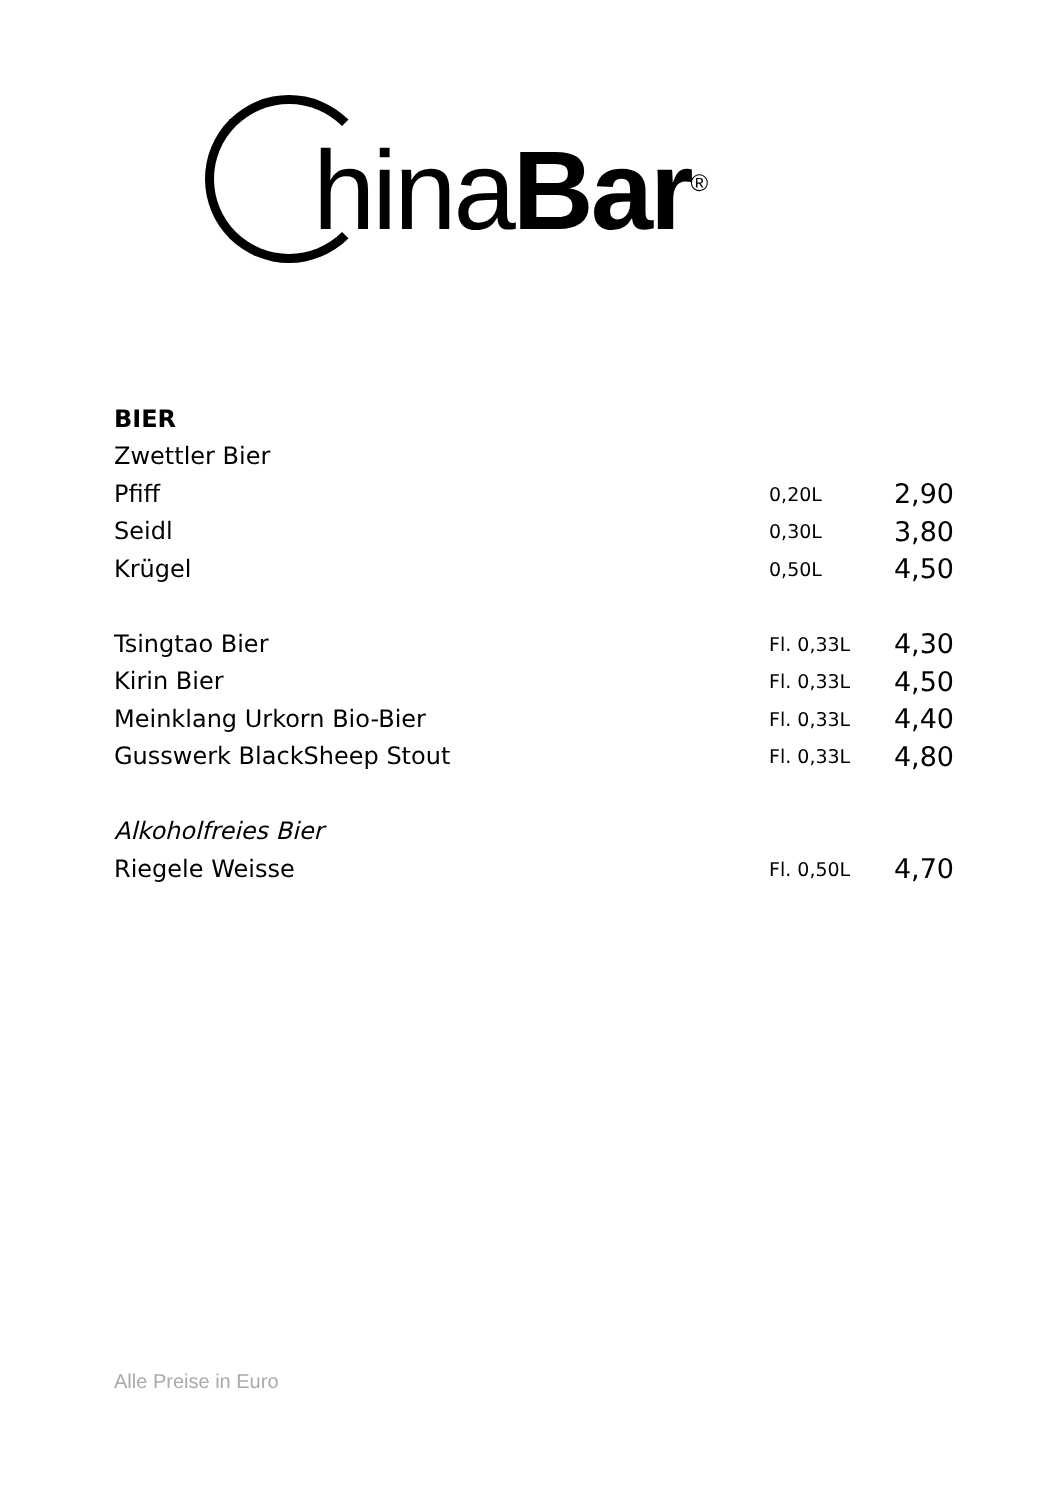hinaBar<sup>®</sup>
| BIER | | |
| Zwettler Bier | | |
| Pfiff | 0,20L | 2,90 |
| Seidl | 0,30L | 3,80 |
| Krügel | 0,50L | 4,50 |
| Tsingtao Bier | Fl. 0,33L | 4,30 |
| Kirin Bier | Fl. 0,33L | 4,50 |
| Meinklang Urkorn Bio-Bier | Fl. 0,33L | 4,40 |
| Gusswerk BlackSheep Stout | Fl. 0,33L | 4,80 |
| Alkoholfreies Bier | | |
| Riegele Weisse | Fl. 0,50L | 4,70 |
Alle Preise in Euro